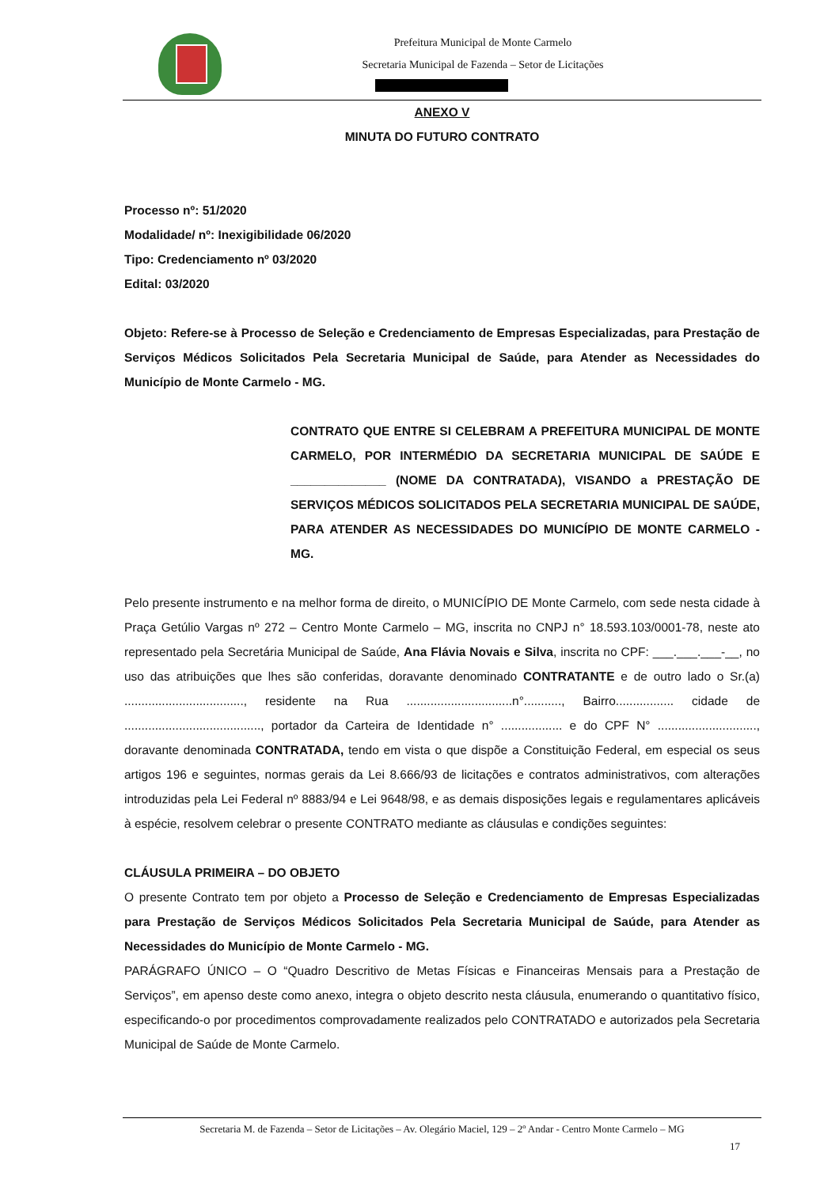Prefeitura Municipal de Monte Carmelo
Secretaria Municipal de Fazenda – Setor de Licitações
ANEXO V
MINUTA DO FUTURO CONTRATO
Processo nº: 51/2020
Modalidade/ nº: Inexigibilidade 06/2020
Tipo: Credenciamento nº 03/2020
Edital: 03/2020
Objeto: Refere-se à Processo de Seleção e Credenciamento de Empresas Especializadas, para Prestação de Serviços Médicos Solicitados Pela Secretaria Municipal de Saúde, para Atender as Necessidades do Município de Monte Carmelo - MG.
CONTRATO QUE ENTRE SI CELEBRAM A PREFEITURA MUNICIPAL DE MONTE CARMELO, POR INTERMÉDIO DA SECRETARIA MUNICIPAL DE SAÚDE E ______________ (NOME DA CONTRATADA), VISANDO a PRESTAÇÃO DE SERVIÇOS MÉDICOS SOLICITADOS PELA SECRETARIA MUNICIPAL DE SAÚDE, PARA ATENDER AS NECESSIDADES DO MUNICÍPIO DE MONTE CARMELO - MG.
Pelo presente instrumento e na melhor forma de direito, o MUNICÍPIO DE Monte Carmelo, com sede nesta cidade à Praça Getúlio Vargas nº 272 – Centro Monte Carmelo – MG, inscrita no CNPJ n° 18.593.103/0001-78, neste ato representado pela Secretária Municipal de Saúde, Ana Flávia Novais e Silva, inscrita no CPF: ___.___.___-__, no uso das atribuições que lhes são conferidas, doravante denominado CONTRATANTE e de outro lado o Sr.(a) ..................................., residente na Rua ...............................n°..........., Bairro................. cidade de ........................................, portador da Carteira de Identidade n° .................. e do CPF N° ............................., doravante denominada CONTRATADA, tendo em vista o que dispõe a Constituição Federal, em especial os seus artigos 196 e seguintes, normas gerais da Lei 8.666/93 de licitações e contratos administrativos, com alterações introduzidas pela Lei Federal nº 8883/94 e Lei 9648/98, e as demais disposições legais e regulamentares aplicáveis à espécie, resolvem celebrar o presente CONTRATO mediante as cláusulas e condições seguintes:
CLÁUSULA PRIMEIRA – DO OBJETO
O presente Contrato tem por objeto a Processo de Seleção e Credenciamento de Empresas Especializadas para Prestação de Serviços Médicos Solicitados Pela Secretaria Municipal de Saúde, para Atender as Necessidades do Município de Monte Carmelo - MG.
PARÁGRAFO ÚNICO – O “Quadro Descritivo de Metas Físicas e Financeiras Mensais para a Prestação de Serviços”, em apenso deste como anexo, integra o objeto descrito nesta cláusula, enumerando o quantitativo físico, especificando-o por procedimentos comprovadamente realizados pelo CONTRATADO e autorizados pela Secretaria Municipal de Saúde de Monte Carmelo.
Secretaria M. de Fazenda – Setor de Licitações – Av. Olegário Maciel, 129 – 2º Andar - Centro Monte Carmelo – MG
17